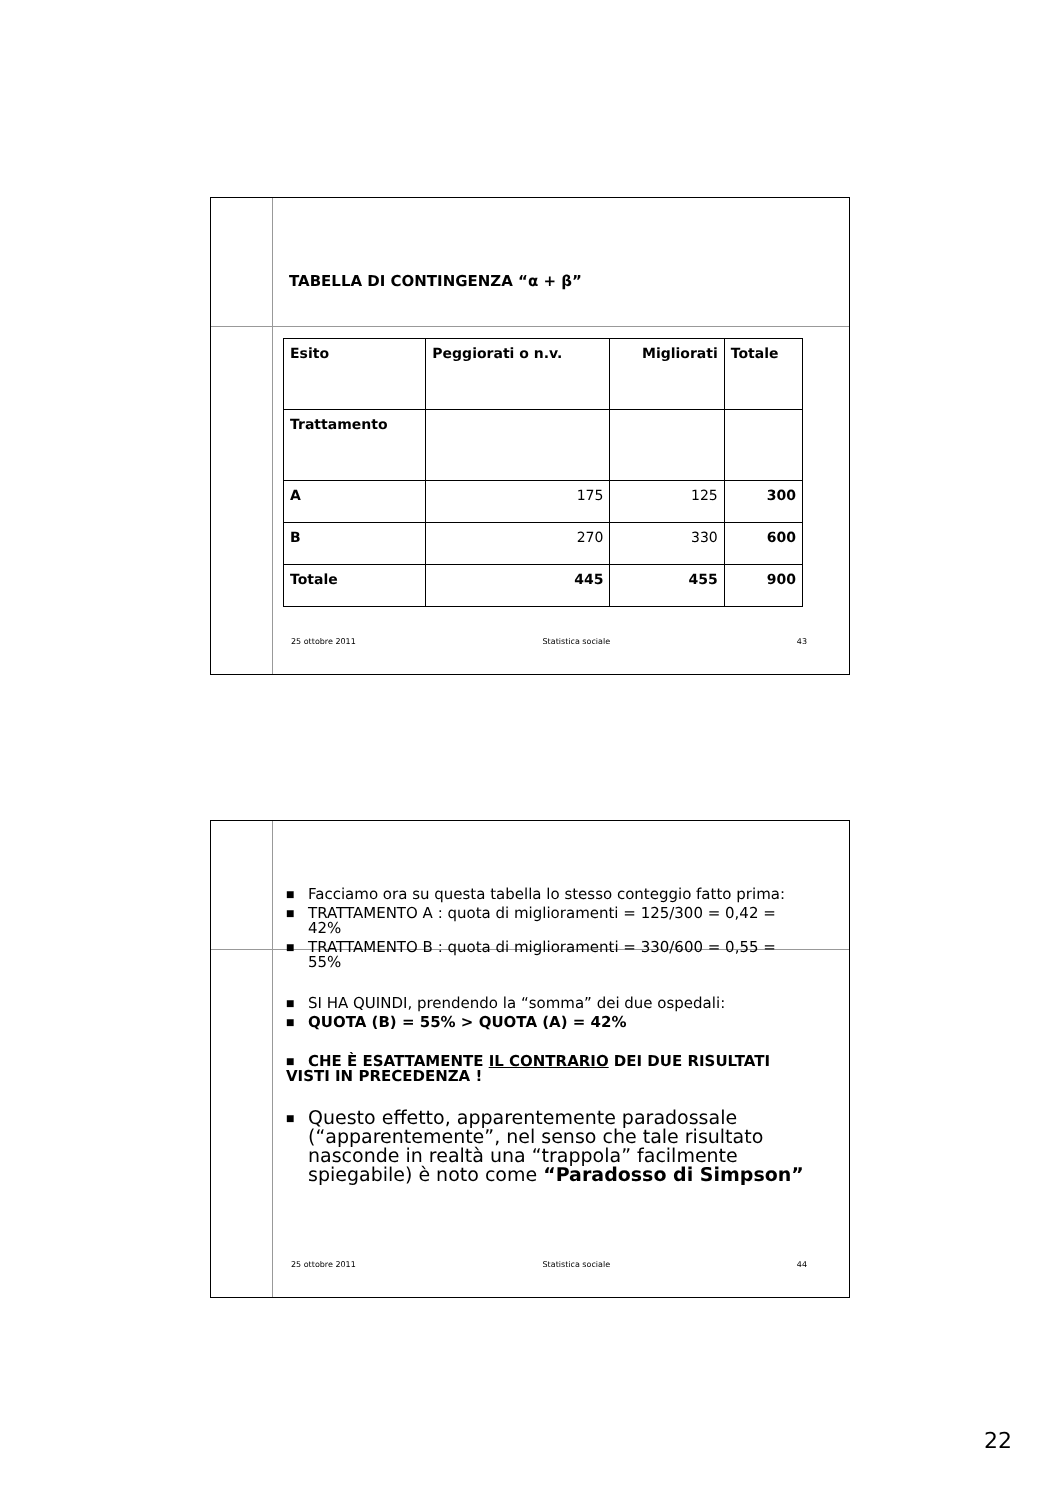TABELLA DI CONTINGENZA “α + β”
| Esito | Peggiorati o n.v. | Migliorati | Totale |
| Trattamento | | | |
| A | 175 | 125 | 300 |
| B | 270 | 330 | 600 |
| Totale | 445 | 455 | 900 |
25 ottobre 2011 Statistica sociale 43
■ Facciamo ora su questa tabella lo stesso conteggio fatto prima:
■ TRATTAMENTO A : quota di miglioramenti = 125/300 = 0,42 = 42%
■ TRATTAMENTO B : quota di miglioramenti = 330/600 = 0,55 = 55%
■ SI HA QUINDI, prendendo la “somma” dei due ospedali:
■ QUOTA (B) = 55% > QUOTA (A) = 42%
■ CHE È ESATTAMENTE IL CONTRARIO DEI DUE RISULTATI VISTI IN PRECEDENZA !
■ Questo effetto, apparentemente paradossale (“apparentemente”, nel senso che tale risultato nasconde in realtà una “trappola” facilmente spiegabile) è noto come “Paradosso di Simpson”
25 ottobre 2011 Statistica sociale 44
22